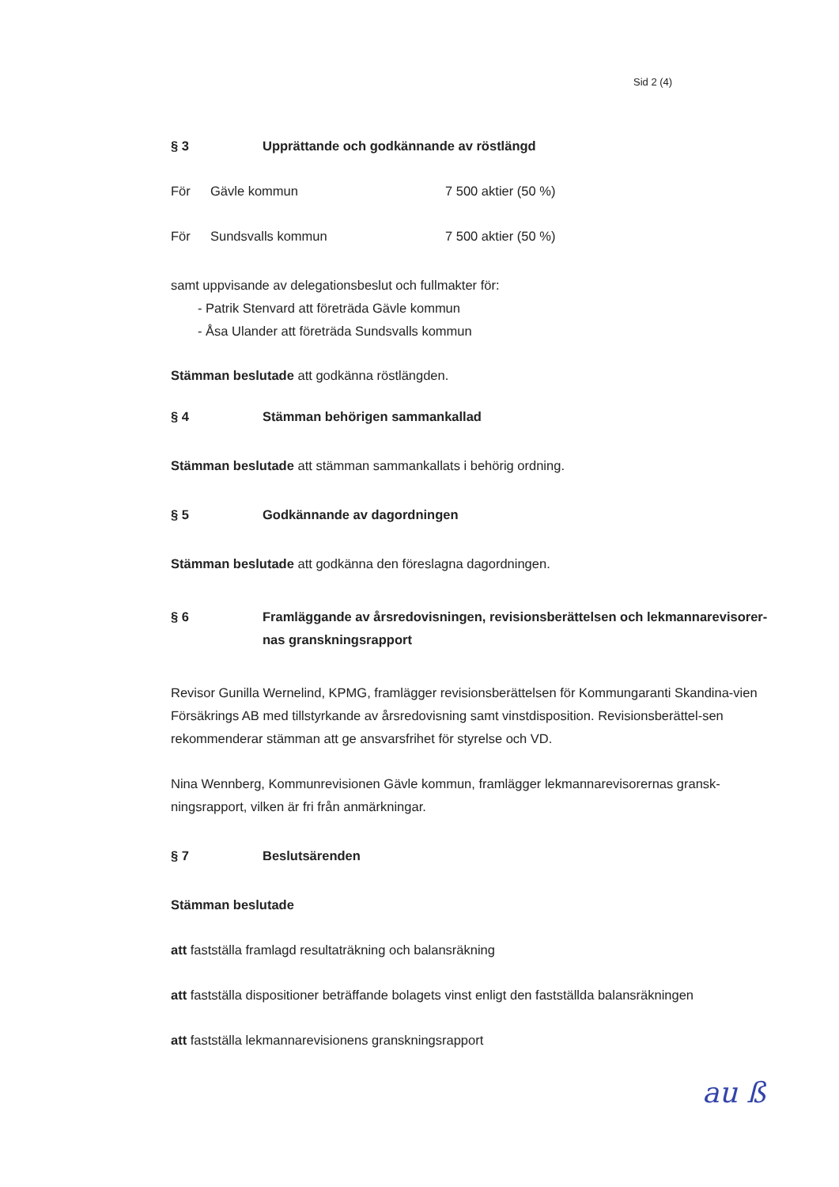Sid 2 (4)
§ 3 Upprättande och godkännande av röstlängd
För Gävle kommun 7 500 aktier (50 %)
För Sundsvalls kommun 7 500 aktier (50 %)
samt uppvisande av delegationsbeslut och fullmakter för:
- Patrik Stenvard att företräda Gävle kommun
- Åsa Ulander att företräda Sundsvalls kommun
Stämman beslutade att godkänna röstlängden.
§ 4 Stämman behörigen sammankallad
Stämman beslutade att stämman sammankallats i behörig ordning.
§ 5 Godkännande av dagordningen
Stämman beslutade att godkänna den föreslagna dagordningen.
§ 6 Framläggande av årsredovisningen, revisionsberättelsen och lekmannarevisorer-nas granskningsrapport
Revisor Gunilla Wernelind, KPMG, framlägger revisionsberättelsen för Kommungaranti Skandina-vien Försäkrings AB med tillstyrkande av årsredovisning samt vinstdisposition. Revisionsberättel-sen rekommenderar stämman att ge ansvarsfrihet för styrelse och VD.
Nina Wennberg, Kommunrevisionen Gävle kommun, framlägger lekmannarevisorernas gransk-ningsrapport, vilken är fri från anmärkningar.
§ 7 Beslutsärenden
Stämman beslutade
att fastställa framlagd resultaträkning och balansräkning
att fastställa dispositioner beträffande bolagets vinst enligt den fastställda balansräkningen
att fastställa lekmannarevisionens granskningsrapport
au ß